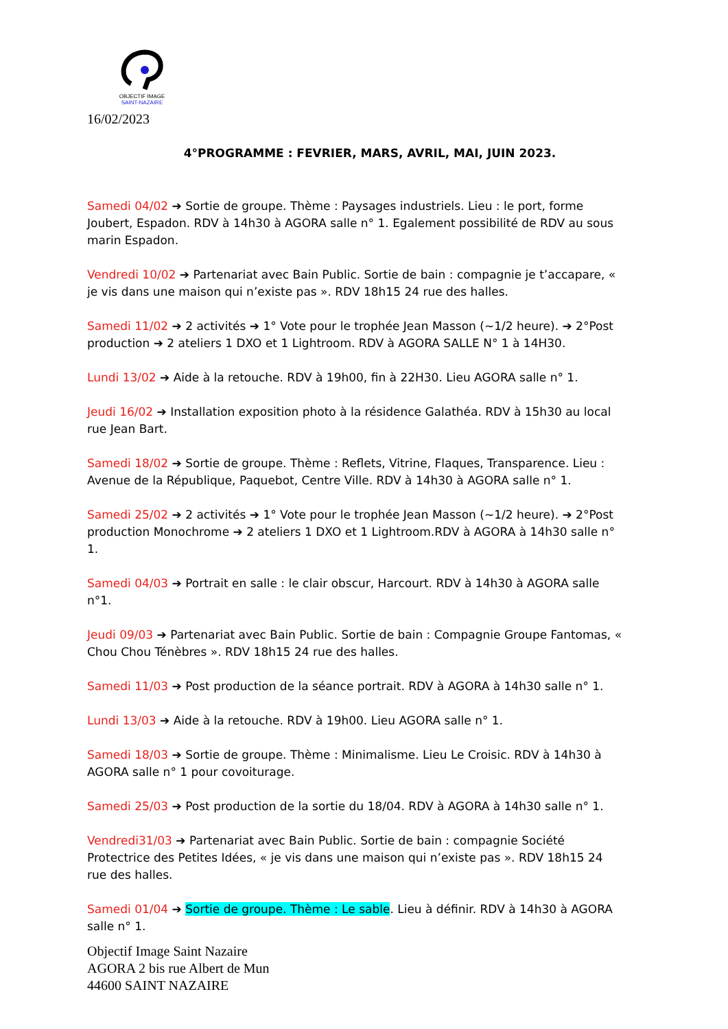OBJECTIF IMAGE
SAINT-NAZAIRE
16/02/2023
4°PROGRAMME : FEVRIER, MARS, AVRIL, MAI, JUIN 2023.
Samedi 04/02 ➔ Sortie de groupe. Thème : Paysages industriels. Lieu : le port, forme Joubert, Espadon. RDV à 14h30 à AGORA salle n° 1. Egalement possibilité de RDV au sous marin Espadon.
Vendredi 10/02 ➔ Partenariat avec Bain Public. Sortie de bain : compagnie je t’accapare, « je vis dans une maison qui n’existe pas ». RDV 18h15 24 rue des halles.
Samedi 11/02 ➔ 2 activités ➔ 1° Vote pour le trophée Jean Masson (~1/2 heure). ➔ 2°Post production ➔ 2 ateliers 1 DXO et 1 Lightroom. RDV à AGORA SALLE N° 1 à 14H30.
Lundi 13/02 ➔ Aide à la retouche. RDV à 19h00, fin à 22H30. Lieu AGORA salle n° 1.
Jeudi 16/02 ➔ Installation exposition photo à la résidence Galathéa. RDV à 15h30 au local rue Jean Bart.
Samedi 18/02 ➔ Sortie de groupe. Thème : Reflets, Vitrine, Flaques, Transparence. Lieu : Avenue de la République, Paquebot, Centre Ville. RDV à 14h30 à AGORA salle n° 1.
Samedi 25/02 ➔ 2 activités ➔ 1° Vote pour le trophée Jean Masson (~1/2 heure). ➔ 2°Post production Monochrome ➔ 2 ateliers 1 DXO et 1 Lightroom.RDV à AGORA à 14h30 salle n° 1.
Samedi 04/03 ➔ Portrait en salle : le clair obscur, Harcourt. RDV à 14h30 à AGORA salle n°1.
Jeudi 09/03 ➔ Partenariat avec Bain Public. Sortie de bain : Compagnie Groupe Fantomas, « Chou Chou Ténèbres ». RDV 18h15 24 rue des halles.
Samedi 11/03 ➔ Post production de la séance portrait. RDV à AGORA à 14h30 salle n° 1.
Lundi 13/03 ➔ Aide à la retouche. RDV à 19h00. Lieu AGORA salle n° 1.
Samedi 18/03 ➔ Sortie de groupe. Thème : Minimalisme. Lieu Le Croisic. RDV à 14h30 à AGORA salle n° 1 pour covoiturage.
Samedi 25/03 ➔ Post production de la sortie du 18/04. RDV à AGORA à 14h30 salle n° 1.
Vendredi31/03 ➔ Partenariat avec Bain Public. Sortie de bain : compagnie Société Protectrice des Petites Idées, « je vis dans une maison qui n’existe pas ». RDV 18h15 24 rue des halles.
Samedi 01/04 ➔ Sortie de groupe. Thème : Le sable. Lieu à définir. RDV à 14h30 à AGORA salle n° 1.
Objectif Image Saint Nazaire
AGORA 2 bis rue Albert de Mun
44600 SAINT NAZAIRE